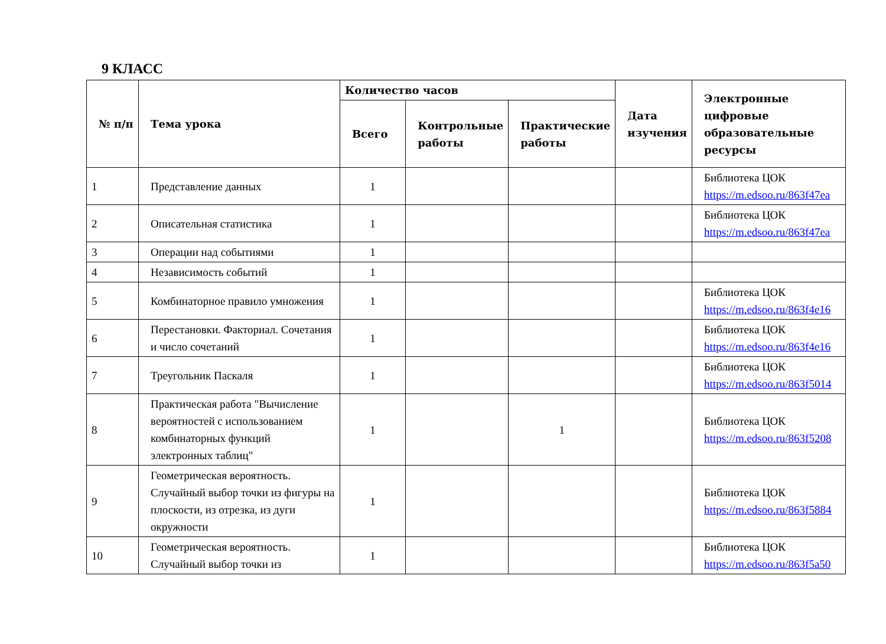9 КЛАСС
| № п/п | Тема урока | Количество часов | | | Дата изучения | Электронные цифровые образовательные ресурсы |
| --- | --- | --- | --- | --- | --- | --- |
| | | Всего | Контрольные работы | Практические работы | | |
| 1 | Представление данных | 1 | | | | Библиотека ЦОК https://m.edsoo.ru/863f47ea |
| 2 | Описательная статистика | 1 | | | | Библиотека ЦОК https://m.edsoo.ru/863f47ea |
| 3 | Операции над событиями | 1 | | | | |
| 4 | Независимость событий | 1 | | | | |
| 5 | Комбинаторное правило умножения | 1 | | | | Библиотека ЦОК https://m.edsoo.ru/863f4e16 |
| 6 | Перестановки. Факториал. Сочетания и число сочетаний | 1 | | | | Библиотека ЦОК https://m.edsoo.ru/863f4e16 |
| 7 | Треугольник Паскаля | 1 | | | | Библиотека ЦОК https://m.edsoo.ru/863f5014 |
| 8 | Практическая работа "Вычисление вероятностей с использованием комбинаторных функций электронных таблиц" | 1 | | 1 | | Библиотека ЦОК https://m.edsoo.ru/863f5208 |
| 9 | Геометрическая вероятность. Случайный выбор точки из фигуры на плоскости, из отрезка, из дуги окружности | 1 | | | | Библиотека ЦОК https://m.edsoo.ru/863f5884 |
| 10 | Геометрическая вероятность. Случайный выбор точки из | 1 | | | | Библиотека ЦОК https://m.edsoo.ru/863f5a50 |